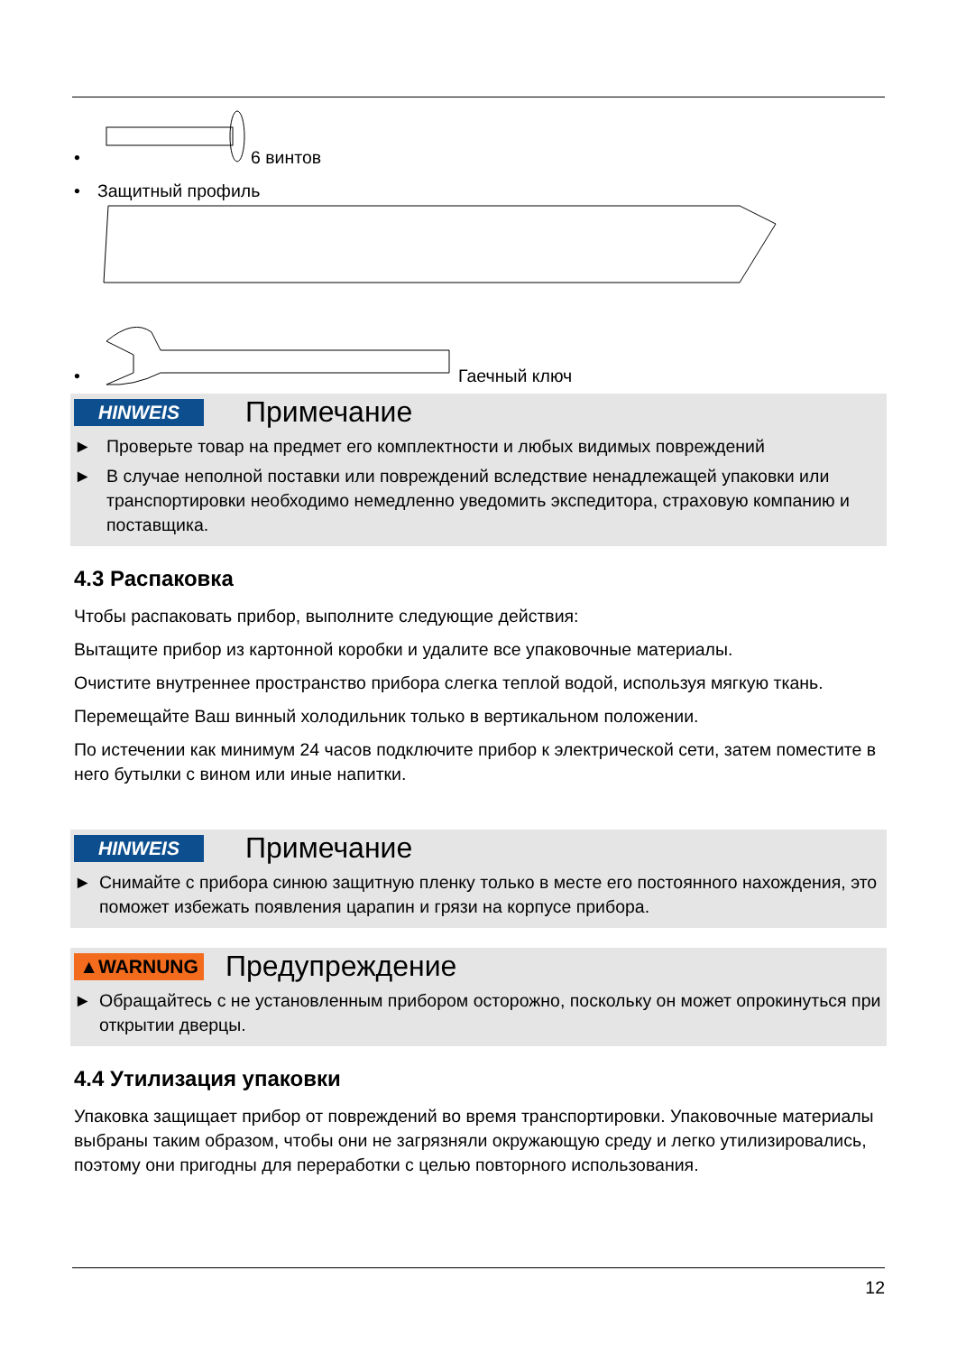• 6 винтов
• Защитный профиль
• Гаечный ключ
HINWEIS
Примечание
► Проверьте товар на предмет его комплектности и любых видимых повреждений
► В случае неполной поставки или повреждений вследствие ненадлежащей упаковки или транспортировки необходимо немедленно уведомить экспедитора, страховую компанию и поставщика.
4.3 Распаковка
Чтобы распаковать прибор, выполните следующие действия:
Вытащите прибор из картонной коробки и удалите все упаковочные материалы.
Очистите внутреннее пространство прибора слегка теплой водой, используя мягкую ткань.
Перемещайте Ваш винный холодильник только в вертикальном положении.
По истечении как минимум 24 часов подключите прибор к электрической сети, затем поместите в него бутылки с вином или иные напитки.
HINWEIS
Примечание
► Снимайте с прибора синюю защитную пленку только в месте его постоянного нахождения, это поможет избежать появления царапин и грязи на корпусе прибора.
▲WARNUNG
Предупреждение
► Обращайтесь с не установленным прибором осторожно, поскольку он может опрокинуться при открытии дверцы.
4.4 Утилизация упаковки
Упаковка защищает прибор от повреждений во время транспортировки. Упаковочные материалы выбраны таким образом, чтобы они не загрязняли окружающую среду и легко утилизировались, поэтому они пригодны для переработки с целью повторного использования.
12